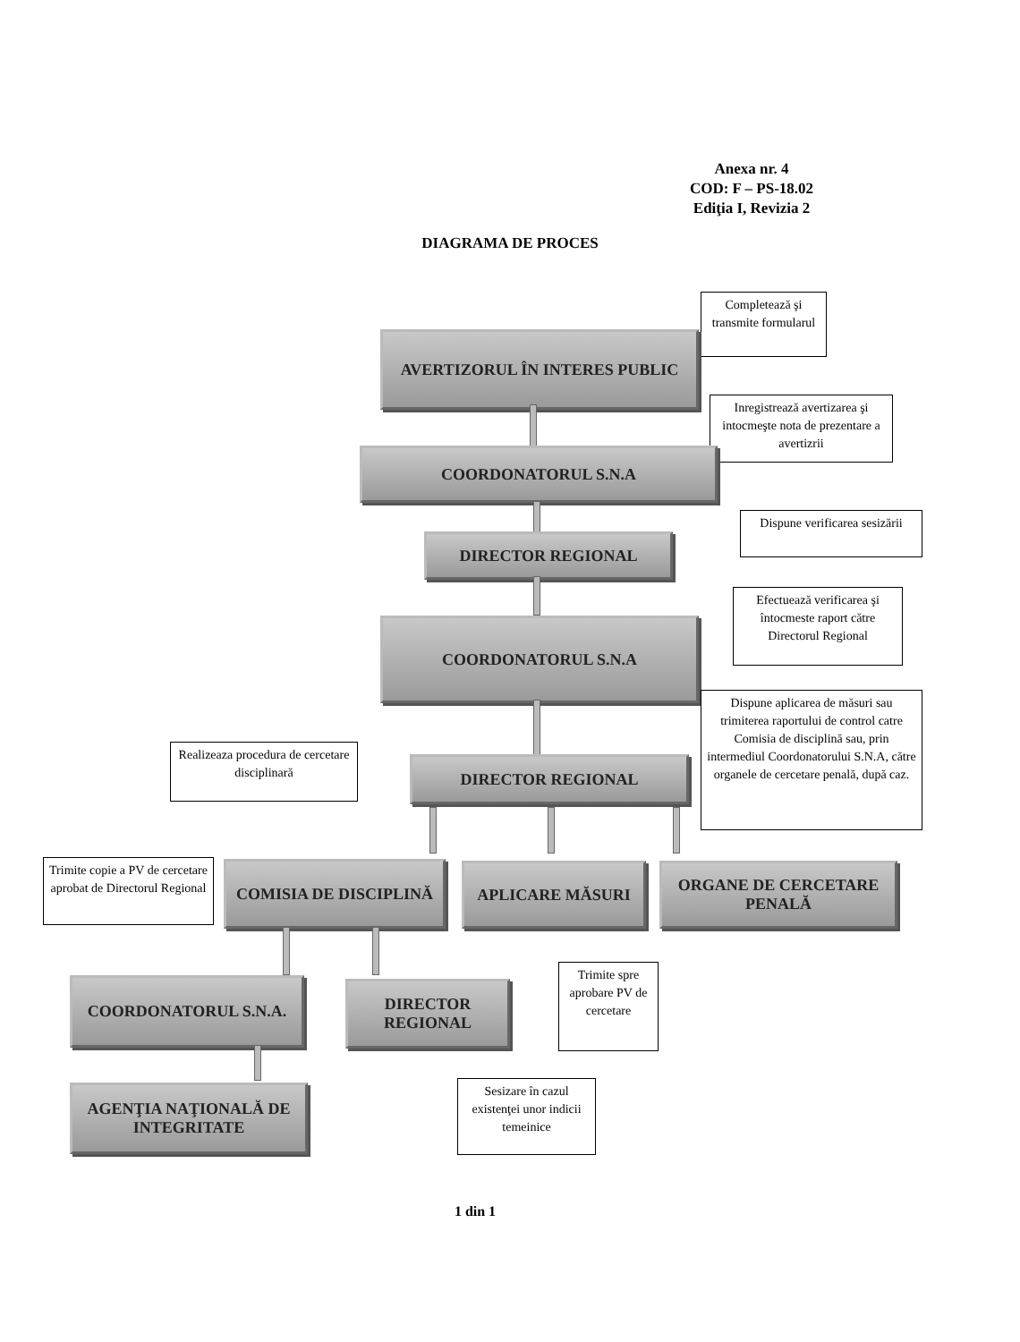Anexa nr. 4
COD: F – PS-18.02
Ediţia I, Revizia 2
DIAGRAMA DE PROCES
Completează şi transmite formularul
AVERTIZORUL ÎN INTERES PUBLIC
Inregistrează avertizarea şi intocmeşte nota de prezentare a avertizrii
COORDONATORUL S.N.A
Dispune verificarea sesizării
DIRECTOR REGIONAL
Efectuează verificarea şi întocmeste raport către Directorul Regional
COORDONATORUL S.N.A
Realizeaza procedura de cercetare disciplinară
Dispune aplicarea de măsuri sau trimiterea raportului de control catre Comisia de disciplină sau, prin intermediul Coordonatorului S.N.A, către organele de cercetare penală, după caz.
DIRECTOR REGIONAL
Trimite copie a PV de cercetare aprobat de Directorul Regional
COMISIA DE DISCIPLINĂ APLICARE MĂSURI
ORGANE DE CERCETARE PENALĂ
Trimite spre aprobare PV de cercetare
COORDONATORUL S.N.A.
DIRECTOR REGIONAL
Sesizare în cazul existenţei unor indicii temeinice
AGENŢIA NAŢIONALĂ DE INTEGRITATE
1 din 1